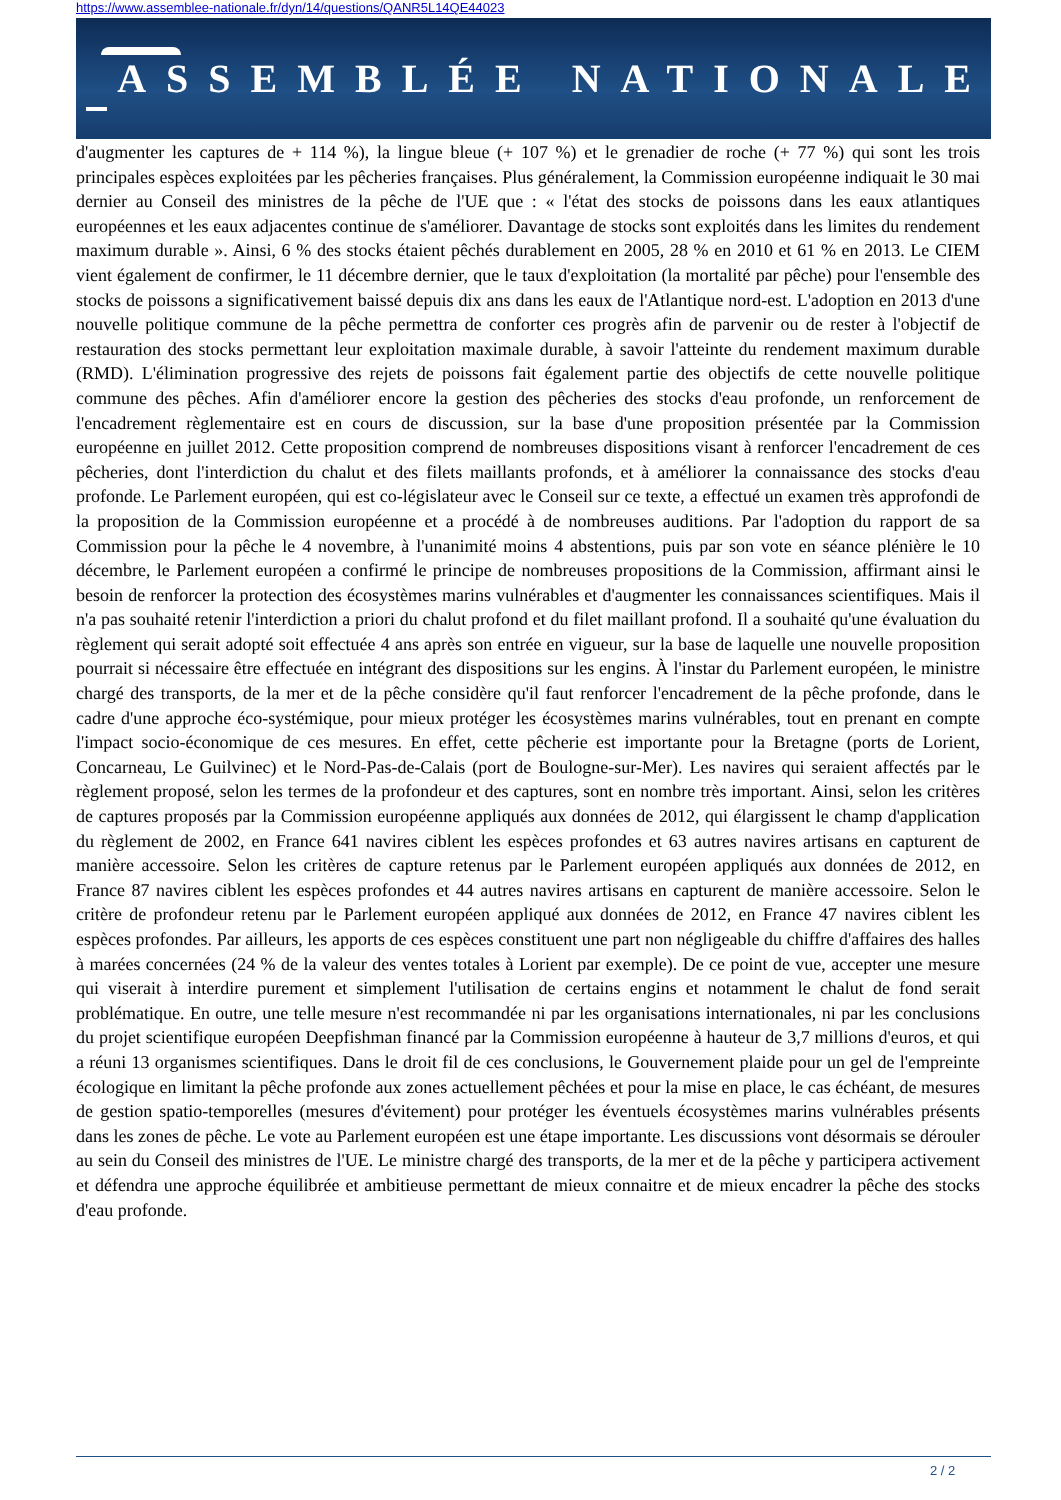https://www.assemblee-nationale.fr/dyn/14/questions/QANR5L14QE44023
ASSEMBLÉE NATIONALE
d'augmenter les captures de + 114 %), la lingue bleue (+ 107 %) et le grenadier de roche (+ 77 %) qui sont les trois principales espèces exploitées par les pêcheries françaises. Plus généralement, la Commission européenne indiquait le 30 mai dernier au Conseil des ministres de la pêche de l'UE que : « l'état des stocks de poissons dans les eaux atlantiques européennes et les eaux adjacentes continue de s'améliorer. Davantage de stocks sont exploités dans les limites du rendement maximum durable ». Ainsi, 6 % des stocks étaient pêchés durablement en 2005, 28 % en 2010 et 61 % en 2013. Le CIEM vient également de confirmer, le 11 décembre dernier, que le taux d'exploitation (la mortalité par pêche) pour l'ensemble des stocks de poissons a significativement baissé depuis dix ans dans les eaux de l'Atlantique nord-est. L'adoption en 2013 d'une nouvelle politique commune de la pêche permettra de conforter ces progrès afin de parvenir ou de rester à l'objectif de restauration des stocks permettant leur exploitation maximale durable, à savoir l'atteinte du rendement maximum durable (RMD). L'élimination progressive des rejets de poissons fait également partie des objectifs de cette nouvelle politique commune des pêches. Afin d'améliorer encore la gestion des pêcheries des stocks d'eau profonde, un renforcement de l'encadrement règlementaire est en cours de discussion, sur la base d'une proposition présentée par la Commission européenne en juillet 2012. Cette proposition comprend de nombreuses dispositions visant à renforcer l'encadrement de ces pêcheries, dont l'interdiction du chalut et des filets maillants profonds, et à améliorer la connaissance des stocks d'eau profonde. Le Parlement européen, qui est co-législateur avec le Conseil sur ce texte, a effectué un examen très approfondi de la proposition de la Commission européenne et a procédé à de nombreuses auditions. Par l'adoption du rapport de sa Commission pour la pêche le 4 novembre, à l'unanimité moins 4 abstentions, puis par son vote en séance plénière le 10 décembre, le Parlement européen a confirmé le principe de nombreuses propositions de la Commission, affirmant ainsi le besoin de renforcer la protection des écosystèmes marins vulnérables et d'augmenter les connaissances scientifiques. Mais il n'a pas souhaité retenir l'interdiction a priori du chalut profond et du filet maillant profond. Il a souhaité qu'une évaluation du règlement qui serait adopté soit effectuée 4 ans après son entrée en vigueur, sur la base de laquelle une nouvelle proposition pourrait si nécessaire être effectuée en intégrant des dispositions sur les engins. À l'instar du Parlement européen, le ministre chargé des transports, de la mer et de la pêche considère qu'il faut renforcer l'encadrement de la pêche profonde, dans le cadre d'une approche éco-systémique, pour mieux protéger les écosystèmes marins vulnérables, tout en prenant en compte l'impact socio-économique de ces mesures. En effet, cette pêcherie est importante pour la Bretagne (ports de Lorient, Concarneau, Le Guilvinec) et le Nord-Pas-de-Calais (port de Boulogne-sur-Mer). Les navires qui seraient affectés par le règlement proposé, selon les termes de la profondeur et des captures, sont en nombre très important. Ainsi, selon les critères de captures proposés par la Commission européenne appliqués aux données de 2012, qui élargissent le champ d'application du règlement de 2002, en France 641 navires ciblent les espèces profondes et 63 autres navires artisans en capturent de manière accessoire. Selon les critères de capture retenus par le Parlement européen appliqués aux données de 2012, en France 87 navires ciblent les espèces profondes et 44 autres navires artisans en capturent de manière accessoire. Selon le critère de profondeur retenu par le Parlement européen appliqué aux données de 2012, en France 47 navires ciblent les espèces profondes. Par ailleurs, les apports de ces espèces constituent une part non négligeable du chiffre d'affaires des halles à marées concernées (24 % de la valeur des ventes totales à Lorient par exemple). De ce point de vue, accepter une mesure qui viserait à interdire purement et simplement l'utilisation de certains engins et notamment le chalut de fond serait problématique. En outre, une telle mesure n'est recommandée ni par les organisations internationales, ni par les conclusions du projet scientifique européen Deepfishman financé par la Commission européenne à hauteur de 3,7 millions d'euros, et qui a réuni 13 organismes scientifiques. Dans le droit fil de ces conclusions, le Gouvernement plaide pour un gel de l'empreinte écologique en limitant la pêche profonde aux zones actuellement pêchées et pour la mise en place, le cas échéant, de mesures de gestion spatio-temporelles (mesures d'évitement) pour protéger les éventuels écosystèmes marins vulnérables présents dans les zones de pêche. Le vote au Parlement européen est une étape importante. Les discussions vont désormais se dérouler au sein du Conseil des ministres de l'UE. Le ministre chargé des transports, de la mer et de la pêche y participera activement et défendra une approche équilibrée et ambitieuse permettant de mieux connaitre et de mieux encadrer la pêche des stocks d'eau profonde.
2 / 2